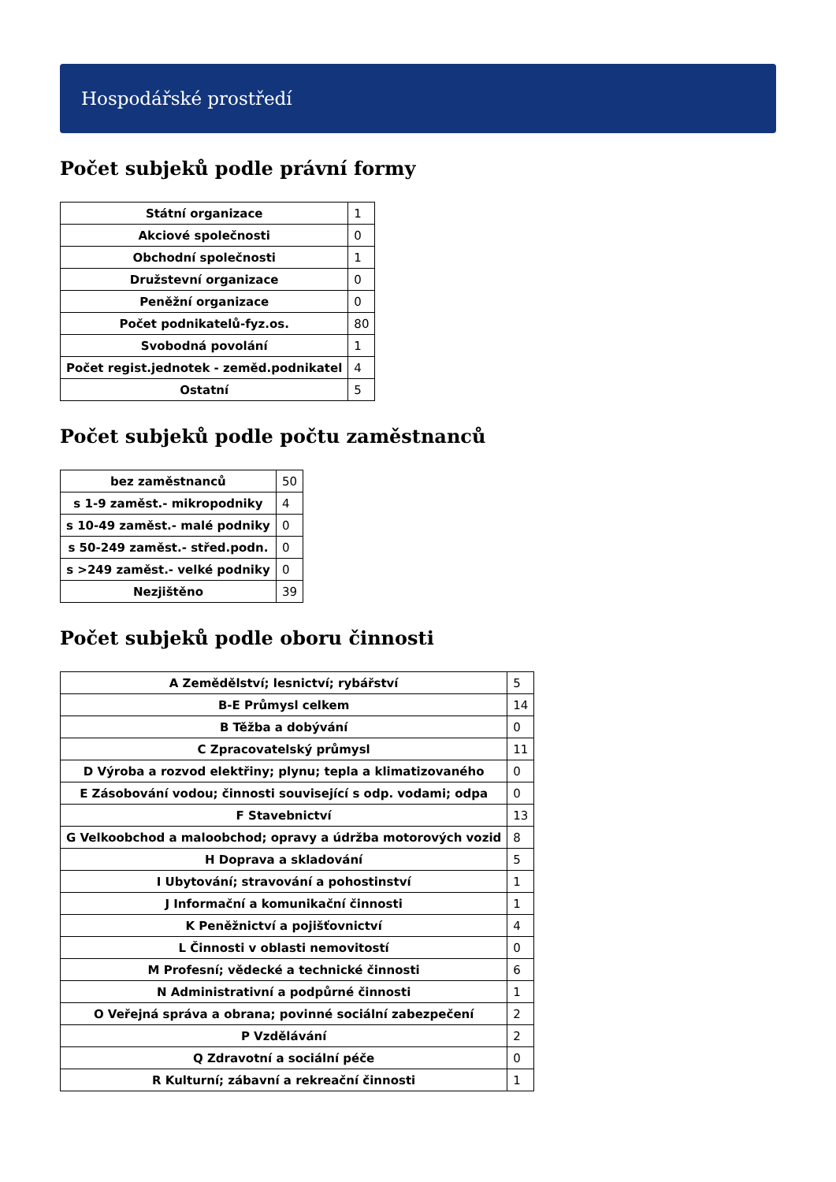Hospodářské prostředí
Počet subjeků podle právní formy
| Státní organizace | 1 |
| Akciové společnosti | 0 |
| Obchodní společnosti | 1 |
| Družstevní organizace | 0 |
| Peněžní organizace | 0 |
| Počet podnikatelů-fyz.os. | 80 |
| Svobodná povolání | 1 |
| Počet regist.jednotek - zeměd.podnikatel | 4 |
| Ostatní | 5 |
Počet subjeků podle počtu zaměstnanců
| bez zaměstnanců | 50 |
| s 1-9 zaměst.- mikropodniky | 4 |
| s 10-49 zaměst.- malé podniky | 0 |
| s 50-249 zaměst.- střed.podn. | 0 |
| s >249 zaměst.- velké podniky | 0 |
| Nezjištěno | 39 |
Počet subjeků podle oboru činnosti
| A Zemědělství; lesnictví; rybářství | 5 |
| B-E Průmysl celkem | 14 |
| B Těžba a dobývání | 0 |
| C Zpracovatelský průmysl | 11 |
| D Výroba a rozvod elektřiny; plynu; tepla a klimatizovaného | 0 |
| E Zásobování vodou; činnosti související s odp. vodami; odpa | 0 |
| F Stavebnictví | 13 |
| G Velkoobchod a maloobchod; opravy a údržba motorových vozid | 8 |
| H Doprava a skladování | 5 |
| I Ubytování; stravování a pohostinství | 1 |
| J Informační a komunikační činnosti | 1 |
| K Peněžnictví a pojišťovnictví | 4 |
| L Činnosti v oblasti nemovitostí | 0 |
| M Profesní; vědecké a technické činnosti | 6 |
| N Administrativní a podpůrné činnosti | 1 |
| O Veřejná správa a obrana; povinné sociální zabezpečení | 2 |
| P Vzdělávání | 2 |
| Q Zdravotní a sociální péče | 0 |
| R Kulturní; zábavní a rekreační činnosti | 1 |